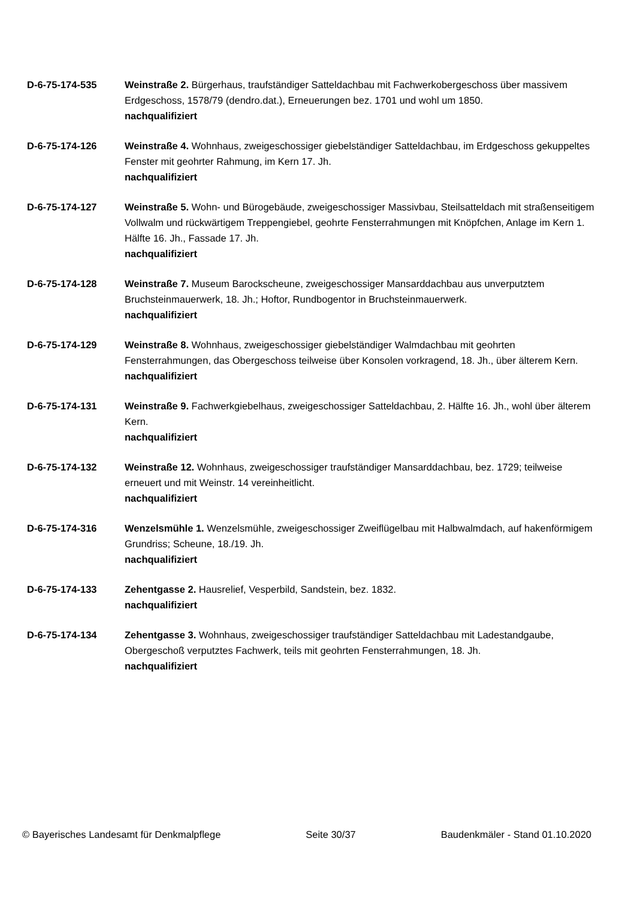D-6-75-174-535 Weinstraße 2. Bürgerhaus, traufständiger Satteldachbau mit Fachwerkobergeschoss über massivem Erdgeschoss, 1578/79 (dendro.dat.), Erneuerungen bez. 1701 und wohl um 1850.
nachqualifiziert
D-6-75-174-126 Weinstraße 4. Wohnhaus, zweigeschossiger giebelständiger Satteldachbau, im Erdgeschoss gekuppeltes Fenster mit geohrter Rahmung, im Kern 17. Jh.
nachqualifiziert
D-6-75-174-127 Weinstraße 5. Wohn- und Bürogebäude, zweigeschossiger Massivbau, Steilsatteldach mit straßenseitigem Vollwalm und rückwärtigem Treppengiebel, geohrte Fensterrahmungen mit Knöpfchen, Anlage im Kern 1. Hälfte 16. Jh., Fassade 17. Jh.
nachqualifiziert
D-6-75-174-128 Weinstraße 7. Museum Barockscheune, zweigeschossiger Mansarddachbau aus unverputztem Bruchsteinmauerwerk, 18. Jh.; Hoftor, Rundbogentor in Bruchsteinmauerwerk.
nachqualifiziert
D-6-75-174-129 Weinstraße 8. Wohnhaus, zweigeschossiger giebelständiger Walmdachbau mit geohrten Fensterrahmungen, das Obergeschoss teilweise über Konsolen vorkragend, 18. Jh., über älterem Kern.
nachqualifiziert
D-6-75-174-131 Weinstraße 9. Fachwerkgiebelhaus, zweigeschossiger Satteldachbau, 2. Hälfte 16. Jh., wohl über älterem Kern.
nachqualifiziert
D-6-75-174-132 Weinstraße 12. Wohnhaus, zweigeschossiger traufständiger Mansarddachbau, bez. 1729; teilweise erneuert und mit Weinstr. 14 vereinheitlicht.
nachqualifiziert
D-6-75-174-316 Wenzelsmühle 1. Wenzelsmühle, zweigeschossiger Zweiflügelbau mit Halbwalmdach, auf hakenförmigem Grundriss; Scheune, 18./19. Jh.
nachqualifiziert
D-6-75-174-133 Zehentgasse 2. Hausrelief, Vesperbild, Sandstein, bez. 1832.
nachqualifiziert
D-6-75-174-134 Zehentgasse 3. Wohnhaus, zweigeschossiger traufständiger Satteldachbau mit Ladestandgaube, Obergeschoß verputztes Fachwerk, teils mit geohrten Fensterrahmungen, 18. Jh.
nachqualifiziert
© Bayerisches Landesamt für Denkmalpflege Seite 30/37 Baudenkmäler - Stand 01.10.2020